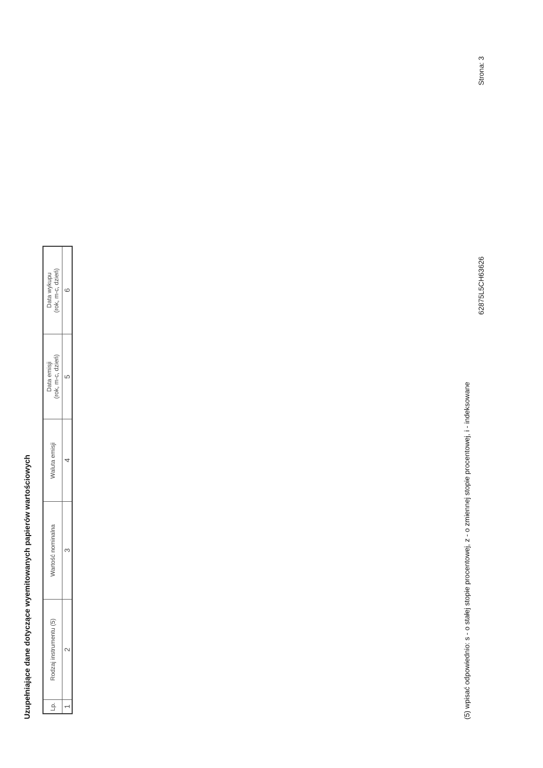Uzupełniające dane dotyczące wyemitowanych papierów wartościowych
| Lp. | Rodzaj instrumentu (5) | Wartość nominalna | Waluta emisji | Data emisji (rok, m-c, dzień) | Data wykupu (rok, m-c, dzień) |
| --- | --- | --- | --- | --- | --- |
| 1 | 2 | 3 | 4 | 5 | 6 |
(5) wpisać odpowiednio: s - o stałej stopie procentowej, z - o zmiennej stopie procentowej, i - indeksowane
62875L5CH63626 Strona: 3